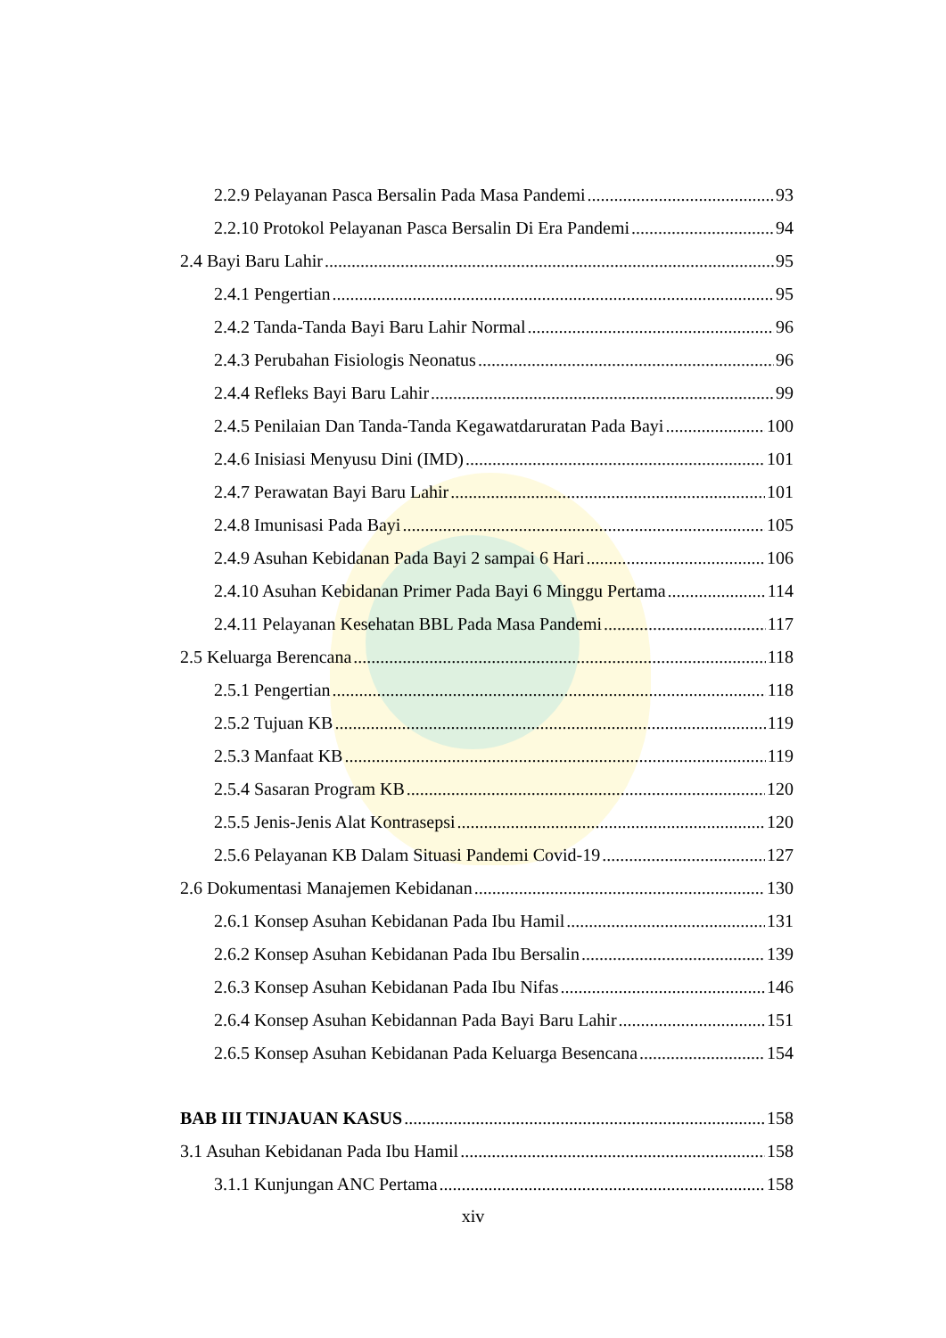2.2.9 Pelayanan Pasca Bersalin Pada Masa Pandemi 93
2.2.10 Protokol Pelayanan Pasca Bersalin Di Era Pandemi 94
2.4 Bayi Baru Lahir 95
2.4.1 Pengertian 95
2.4.2 Tanda-Tanda Bayi Baru Lahir Normal 96
2.4.3 Perubahan Fisiologis Neonatus 96
2.4.4 Refleks Bayi Baru Lahir 99
2.4.5 Penilaian Dan Tanda-Tanda Kegawatdaruratan Pada Bayi 100
2.4.6 Inisiasi Menyusu Dini (IMD) 101
2.4.7 Perawatan Bayi Baru Lahir 101
2.4.8 Imunisasi Pada Bayi 105
2.4.9 Asuhan Kebidanan Pada Bayi 2 sampai 6 Hari 106
2.4.10 Asuhan Kebidanan Primer Pada Bayi 6 Minggu Pertama 114
2.4.11 Pelayanan Kesehatan BBL Pada Masa Pandemi 117
2.5 Keluarga Berencana 118
2.5.1 Pengertian 118
2.5.2 Tujuan KB 119
2.5.3 Manfaat KB 119
2.5.4 Sasaran Program KB 120
2.5.5 Jenis-Jenis Alat Kontrasepsi 120
2.5.6 Pelayanan KB Dalam Situasi Pandemi Covid-19 127
2.6 Dokumentasi Manajemen Kebidanan 130
2.6.1 Konsep Asuhan Kebidanan Pada Ibu Hamil 131
2.6.2 Konsep Asuhan Kebidanan Pada Ibu Bersalin 139
2.6.3 Konsep Asuhan Kebidanan Pada Ibu Nifas 146
2.6.4 Konsep Asuhan Kebidannan Pada Bayi Baru Lahir 151
2.6.5 Konsep Asuhan Kebidanan Pada Keluarga Besencana 154
BAB III TINJAUAN KASUS 158
3.1 Asuhan Kebidanan Pada Ibu Hamil 158
3.1.1 Kunjungan ANC Pertama 158
xiv